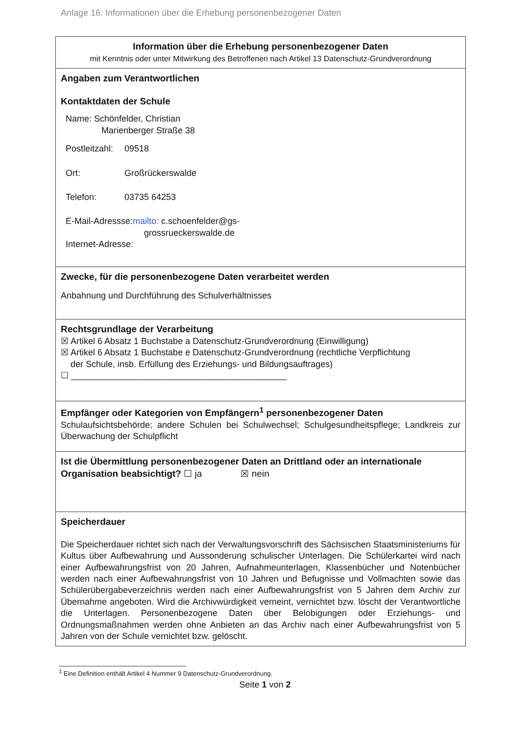Anlage 16: Informationen über die Erhebung personenbezogener Daten
| Information über die Erhebung personenbezogener Daten mit Kenntnis oder unter Mitwirkung des Betroffenen nach Artikel 13 Datenschutz-Grundverordnung |
| Angaben zum Verantwortlichen Kontaktdaten der Schule Name: Schönfelder, Christian Marienberger Straße 38 Postleitzahl: 09518 Ort: Großrückerswalde Telefon: 03735 64253 E-Mail-Adressse: mailto: c.schoenfelder@gs- grossrueckerswalde.de Internet-Adresse: |
| Zwecke, für die personenbezogene Daten verarbeitet werden Anbahnung und Durchführung des Schulverhältnisses |
| Rechtsgrundlage der Verarbeitung ☒ Artikel 6 Absatz 1 Buchstabe a Datenschutz-Grundverordnung (Einwilligung) ☒ Artikel 6 Absatz 1 Buchstabe e Datenschutz-Grundverordnung (rechtliche Verpflichtung der Schule, insb. Erfüllung des Erziehungs- und Bildungsauftrages) ☐ ____________________________________________ |
| Empfänger oder Kategorien von Empfängern<sup>1</sup> personenbezogener Daten Schulaufsichtsbehörde; andere Schulen bei Schulwechsel; Schulgesundheitspflege; Landkreis zur Überwachung der Schulpflicht |
| Ist die Übermittlung personenbezogener Daten an Drittland oder an internationale Organisation beabsichtigt? ☐ ja ☒ nein |
| Speicherdauer Die Speicherdauer richtet sich nach der Verwaltungsvorschrift des Sächsischen Staatsministeriums für Kultus über Aufbewahrung und Aussonderung schulischer Unterlagen. Die Schülerkartei wird nach einer Aufbewahrungsfrist von 20 Jahren, Aufnahmeunterlagen, Klassenbücher und Notenbücher werden nach einer Aufbewahrungsfrist von 10 Jahren und Befugnisse und Vollmachten sowie das Schülerübergabeverzeichnis werden nach einer Aufbewahrungsfrist von 5 Jahren dem Archiv zur Übernahme angeboten. Wird die Archivwürdigkeit verneint, vernichtet bzw. löscht der Verantwortliche die Unterlagen. Personenbezogene Daten über Belobigungen oder Erziehungs- und Ordnungsmaßnahmen werden ohne Anbieten an das Archiv nach einer Aufbewahrungsfrist von 5 Jahren von der Schule vernichtet bzw. gelöscht. |
<sup>1</sup> Eine Definition enthält Artikel 4 Nummer 9 Datenschutz-Grundverordnung.
Seite 1 von 2